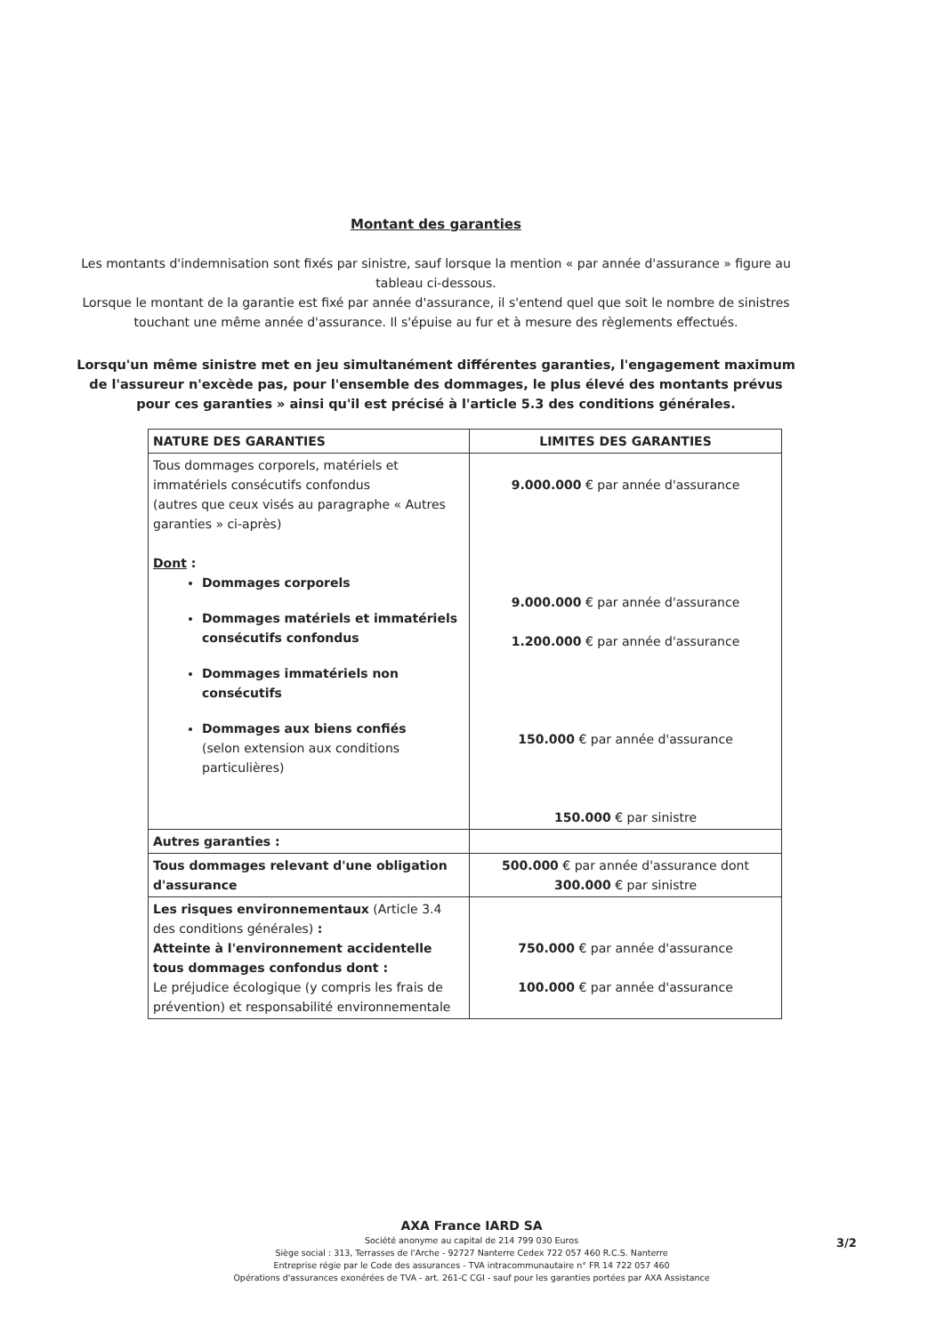Montant des garanties
Les montants d'indemnisation sont fixés par sinistre, sauf lorsque la mention « par année d'assurance » figure au tableau ci-dessous.
Lorsque le montant de la garantie est fixé par année d'assurance, il s'entend quel que soit le nombre de sinistres touchant une même année d'assurance. Il s'épuise au fur et à mesure des règlements effectués.
Lorsqu'un même sinistre met en jeu simultanément différentes garanties, l'engagement maximum de l'assureur n'excède pas, pour l'ensemble des dommages, le plus élevé des montants prévus pour ces garanties » ainsi qu'il est précisé à l'article 5.3 des conditions générales.
| NATURE DES GARANTIES | LIMITES DES GARANTIES |
| --- | --- |
| Tous dommages corporels, matériels et immatériels consécutifs confondus (autres que ceux visés au paragraphe « Autres garanties » ci-après) Dont : Dommages corporels Dommages matériels et immatériels consécutifs confondus Dommages immatériels non consécutifs Dommages aux biens confiés (selon extension aux conditions particulières) | 9.000.000 € par année d'assurance 9.000.000 € par année d'assurance 1.200.000 € par année d'assurance 150.000 € par année d'assurance 150.000 € par sinistre |
| Autres garanties : | |
| Tous dommages relevant d'une obligation d'assurance | 500.000 € par année d'assurance dont 300.000 € par sinistre |
| Les risques environnementaux (Article 3.4 des conditions générales) : Atteinte à l'environnement accidentelle tous dommages confondus dont : Le préjudice écologique (y compris les frais de prévention) et responsabilité environnementale | 750.000 € par année d'assurance 100.000 € par année d'assurance |
AXA France IARD SA
Société anonyme au capital de 214 799 030 Euros
Siège social : 313, Terrasses de l'Arche - 92727 Nanterre Cedex 722 057 460 R.C.S. Nanterre
Entreprise régie par le Code des assurances - TVA intracommunautaire n° FR 14 722 057 460
Opérations d'assurances exonérées de TVA - art. 261-C CGI - sauf pour les garanties portées par AXA Assistance
3/2